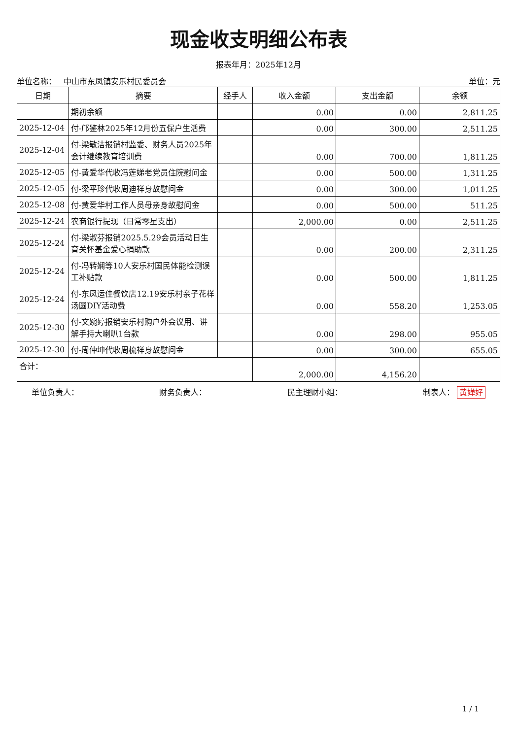现金收支明细公布表
报表年月：2025年12月
单位名称： 中山市东凤镇安乐村民委员会 单位：元
| 日期 | 摘要 | 经手人 | 收入金额 | 支出金额 | 余额 |
| --- | --- | --- | --- | --- | --- |
| | 期初余额 | | 0.00 | 0.00 | 2,811.25 |
| 2025-12-04 | 付-邝鉴林2025年12月份五保户生活费 | | 0.00 | 300.00 | 2,511.25 |
| 2025-12-04 | 付-梁敏洁报销村监委、财务人员2025年会计继续教育培训费 | | 0.00 | 700.00 | 1,811.25 |
| 2025-12-05 | 付-黄爱华代收冯莲娣老党员住院慰问金 | | 0.00 | 500.00 | 1,311.25 |
| 2025-12-05 | 付-梁平珍代收周迪祥身故慰问金 | | 0.00 | 300.00 | 1,011.25 |
| 2025-12-08 | 付-黄爱华村工作人员母亲身故慰问金 | | 0.00 | 500.00 | 511.25 |
| 2025-12-24 | 农商银行提现（日常零星支出） | | 2,000.00 | 0.00 | 2,511.25 |
| 2025-12-24 | 付-梁淑芬报销2025.5.29会员活动日生育关怀基金爱心捐助款 | | 0.00 | 200.00 | 2,311.25 |
| 2025-12-24 | 付-冯转娴等10人安乐村国民体能检测误工补贴款 | | 0.00 | 500.00 | 1,811.25 |
| 2025-12-24 | 付-东凤运佳餐饮店12.19安乐村亲子花样汤圆DIY活动费 | | 0.00 | 558.20 | 1,253.05 |
| 2025-12-30 | 付-文婉婷报销安乐村购户外会议用、讲解手持大喇叭1台款 | | 0.00 | 298.00 | 955.05 |
| 2025-12-30 | 付-周仲坤代收周梳祥身故慰问金 | | 0.00 | 300.00 | 655.05 |
| 合计： | | | 2,000.00 | 4,156.20 | |
单位负责人： 财务负责人： 民主理财小组： 制表人： 黄婵好
1 / 1